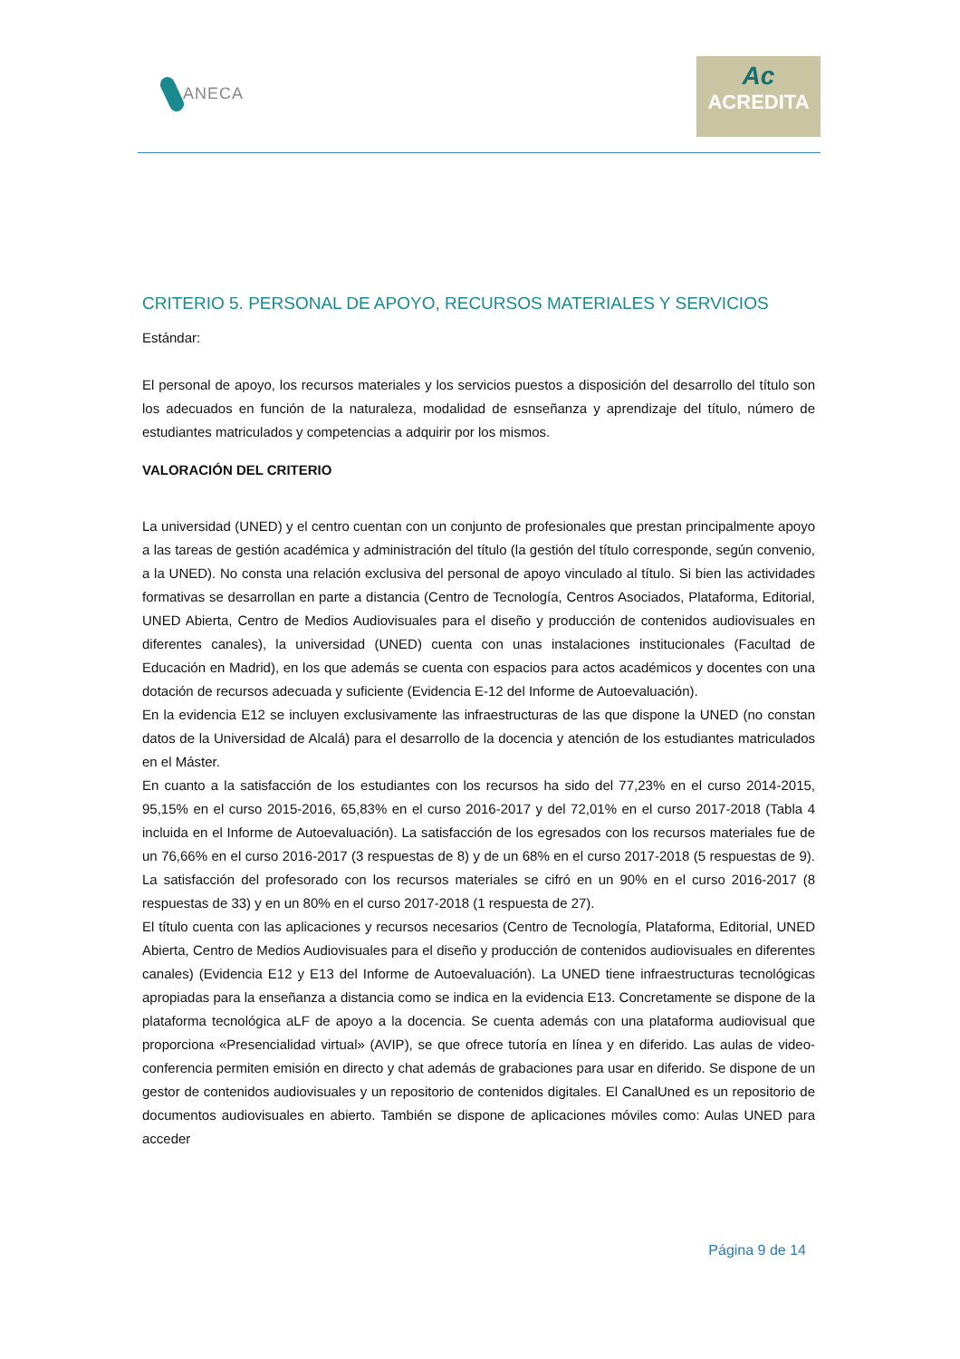ANECA
Ac
ACREDITA
CRITERIO 5. PERSONAL DE APOYO, RECURSOS MATERIALES Y SERVICIOS
Estándar:
El personal de apoyo, los recursos materiales y los servicios puestos a disposición del desarrollo del título son los adecuados en función de la naturaleza, modalidad de esnseñanza y aprendizaje del título, número de estudiantes matriculados y competencias a adquirir por los mismos.
VALORACIÓN DEL CRITERIO
La universidad (UNED) y el centro cuentan con un conjunto de profesionales que prestan principalmente apoyo a las tareas de gestión académica y administración del título (la gestión del título corresponde, según convenio, a la UNED). No consta una relación exclusiva del personal de apoyo vinculado al título. Si bien las actividades formativas se desarrollan en parte a distancia (Centro de Tecnología, Centros Asociados, Plataforma, Editorial, UNED Abierta, Centro de Medios Audiovisuales para el diseño y producción de contenidos audiovisuales en diferentes canales), la universidad (UNED) cuenta con unas instalaciones institucionales (Facultad de Educación en Madrid), en los que además se cuenta con espacios para actos académicos y docentes con una dotación de recursos adecuada y suficiente (Evidencia E-12 del Informe de Autoevaluación).
En la evidencia E12 se incluyen exclusivamente las infraestructuras de las que dispone la UNED (no constan datos de la Universidad de Alcalá) para el desarrollo de la docencia y atención de los estudiantes matriculados en el Máster.
En cuanto a la satisfacción de los estudiantes con los recursos ha sido del 77,23% en el curso 2014-2015, 95,15% en el curso 2015-2016, 65,83% en el curso 2016-2017 y del 72,01% en el curso 2017-2018 (Tabla 4 incluida en el Informe de Autoevaluación). La satisfacción de los egresados con los recursos materiales fue de un 76,66% en el curso 2016-2017 (3 respuestas de 8) y de un 68% en el curso 2017-2018 (5 respuestas de 9). La satisfacción del profesorado con los recursos materiales se cifró en un 90% en el curso 2016-2017 (8 respuestas de 33) y en un 80% en el curso 2017-2018 (1 respuesta de 27).
El título cuenta con las aplicaciones y recursos necesarios (Centro de Tecnología, Plataforma, Editorial, UNED Abierta, Centro de Medios Audiovisuales para el diseño y producción de contenidos audiovisuales en diferentes canales) (Evidencia E12 y E13 del Informe de Autoevaluación). La UNED tiene infraestructuras tecnológicas apropiadas para la enseñanza a distancia como se indica en la evidencia E13. Concretamente se dispone de la plataforma tecnológica aLF de apoyo a la docencia. Se cuenta además con una plataforma audiovisual que proporciona «Presencialidad virtual» (AVIP), se que ofrece tutoría en línea y en diferido. Las aulas de video-conferencia permiten emisión en directo y chat además de grabaciones para usar en diferido. Se dispone de un gestor de contenidos audiovisuales y un repositorio de contenidos digitales. El CanalUned es un repositorio de documentos audiovisuales en abierto. También se dispone de aplicaciones móviles como: Aulas UNED para acceder
Página 9 de 14